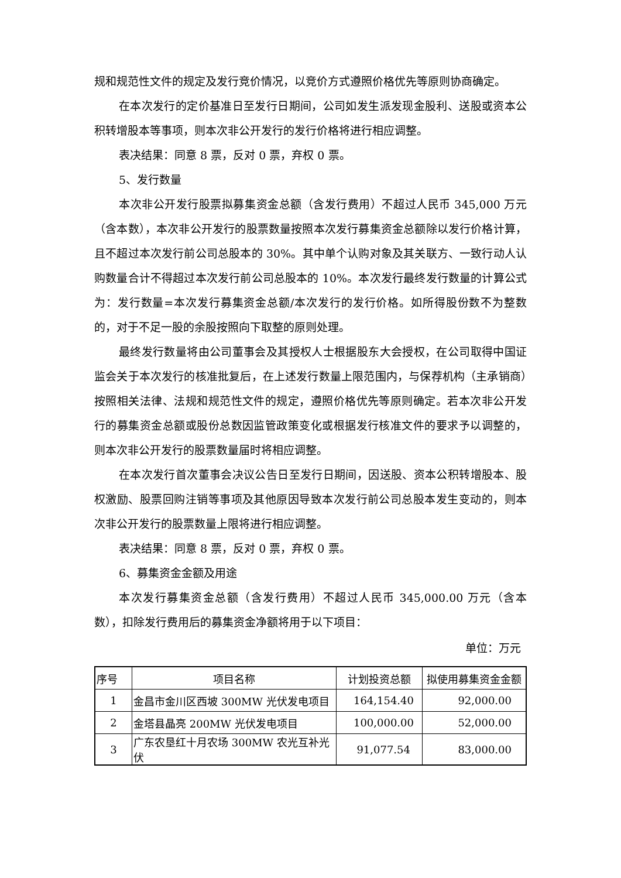规和规范性文件的规定及发行竞价情况，以竞价方式遵照价格优先等原则协商确定。
在本次发行的定价基准日至发行日期间，公司如发生派发现金股利、送股或资本公积转增股本等事项，则本次非公开发行的发行价格将进行相应调整。
表决结果：同意 8 票，反对 0 票，弃权 0 票。
5、发行数量
本次非公开发行股票拟募集资金总额（含发行费用）不超过人民币 345,000 万元（含本数），本次非公开发行的股票数量按照本次发行募集资金总额除以发行价格计算，且不超过本次发行前公司总股本的 30%。其中单个认购对象及其关联方、一致行动人认购数量合计不得超过本次发行前公司总股本的 10%。本次发行最终发行数量的计算公式为：发行数量=本次发行募集资金总额/本次发行的发行价格。如所得股份数不为整数的，对于不足一股的余股按照向下取整的原则处理。
最终发行数量将由公司董事会及其授权人士根据股东大会授权，在公司取得中国证监会关于本次发行的核准批复后，在上述发行数量上限范围内，与保荐机构（主承销商）按照相关法律、法规和规范性文件的规定，遵照价格优先等原则确定。若本次非公开发行的募集资金总额或股份总数因监管政策变化或根据发行核准文件的要求予以调整的，则本次非公开发行的股票数量届时将相应调整。
在本次发行首次董事会决议公告日至发行日期间，因送股、资本公积转增股本、股权激励、股票回购注销等事项及其他原因导致本次发行前公司总股本发生变动的，则本次非公开发行的股票数量上限将进行相应调整。
表决结果：同意 8 票，反对 0 票，弃权 0 票。
6、募集资金金额及用途
本次发行募集资金总额（含发行费用）不超过人民币 345,000.00 万元（含本数），扣除发行费用后的募集资金净额将用于以下项目：
单位：万元
| 序号 | 项目名称 | 计划投资总额 | 拟使用募集资金金额 |
| --- | --- | --- | --- |
| 1 | 金昌市金川区西坡 300MW 光伏发电项目 | 164,154.40 | 92,000.00 |
| 2 | 金塔县晶亮 200MW 光伏发电项目 | 100,000.00 | 52,000.00 |
| 3 | 广东农垦红十月农场 300MW 农光互补光伏 | 91,077.54 | 83,000.00 |